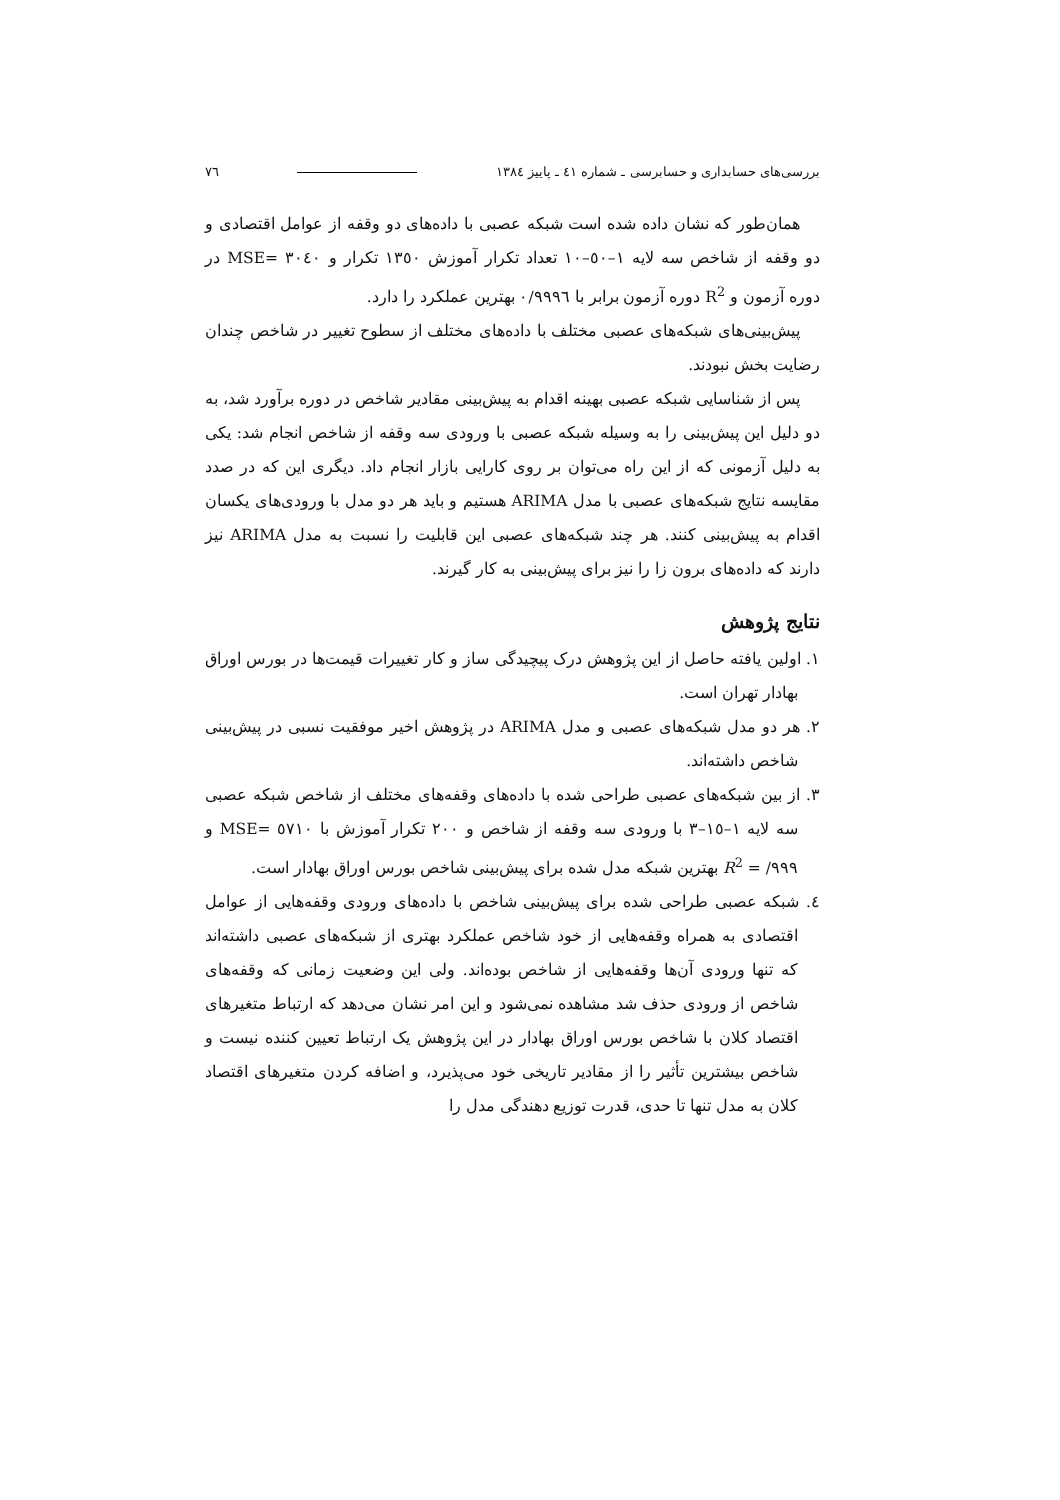بررسی‌های حسابداری و حسابرسی ـ شماره ٤١ ـ پاییز ١٣٨٤ ٧٦
همان‌طور که نشان داده شده است شبکه عصبی با داده‌های دو وقفه از عوامل اقتصادی و دو وقفه از شاخص سه لایه ١–٥٠–١٠ تعداد تکرار آموزش ١٣٥٠ تکرار و ٣٠٤٠ =MSE در دوره آزمون و R<sup>2</sup> دوره آزمون برابر با ٠/٩٩٩٦ بهترین عملکرد را دارد.
پیش‌بینی‌های شبکه‌های عصبی مختلف با داده‌های مختلف از سطوح تغییر در شاخص چندان رضایت بخش نبودند.
پس از شناسایی شبکه عصبی بهینه اقدام به پیش‌بینی مقادیر شاخص در دوره برآورد شد، به دو دلیل این پیش‌بینی را به وسیله شبکه عصبی با ورودی سه وقفه از شاخص انجام شد: یکی به دلیل آزمونی که از این راه می‌توان بر روی کارایی بازار انجام داد. دیگری این که در صدد مقایسه نتایج شبکه‌های عصبی با مدل ARIMA هستیم و باید هر دو مدل با ورودی‌های یکسان اقدام به پیش‌بینی کنند. هر چند شبکه‌های عصبی این قابلیت را نسبت به مدل ARIMA نیز دارند که داده‌های برون زا را نیز برای پیش‌بینی به کار گیرند.
نتایج پژوهش
١. اولین یافته حاصل از این پژوهش درک پیچیدگی ساز و کار تغییرات قیمت‌ها در بورس اوراق بهادار تهران است.
٢. هر دو مدل شبکه‌های عصبی و مدل ARIMA در پژوهش اخیر موفقیت نسبی در پیش‌بینی شاخص داشته‌اند.
٣. از بین شبکه‌های عصبی طراحی شده با داده‌های وقفه‌های مختلف از شاخص شبکه عصبی سه لایه ١–١٥–٣ با ورودی سه وقفه از شاخص و ٢٠٠ تکرار آموزش با ٥٧١٠ =MSE و ٩٩٩/ = R<sup>2</sup> بهترین شبکه مدل شده برای پیش‌بینی شاخص بورس اوراق بهادار است.
٤. شبکه عصبی طراحی شده برای پیش‌بینی شاخص با داده‌های ورودی وقفه‌هایی از عوامل اقتصادی به همراه وقفه‌هایی از خود شاخص عملکرد بهتری از شبکه‌های عصبی داشته‌اند که تنها ورودی آن‌ها وقفه‌هایی از شاخص بوده‌اند. ولی این وضعیت زمانی که وقفه‌های شاخص از ورودی حذف شد مشاهده نمی‌شود و این امر نشان می‌دهد که ارتباط متغیرهای اقتصاد کلان با شاخص بورس اوراق بهادار در این پژوهش یک ارتباط تعیین کننده نیست و شاخص بیشترین تأثیر را از مقادیر تاریخی خود می‌پذیرد، و اضافه کردن متغیرهای اقتصاد کلان به مدل تنها تا حدی، قدرت توزیع دهندگی مدل را